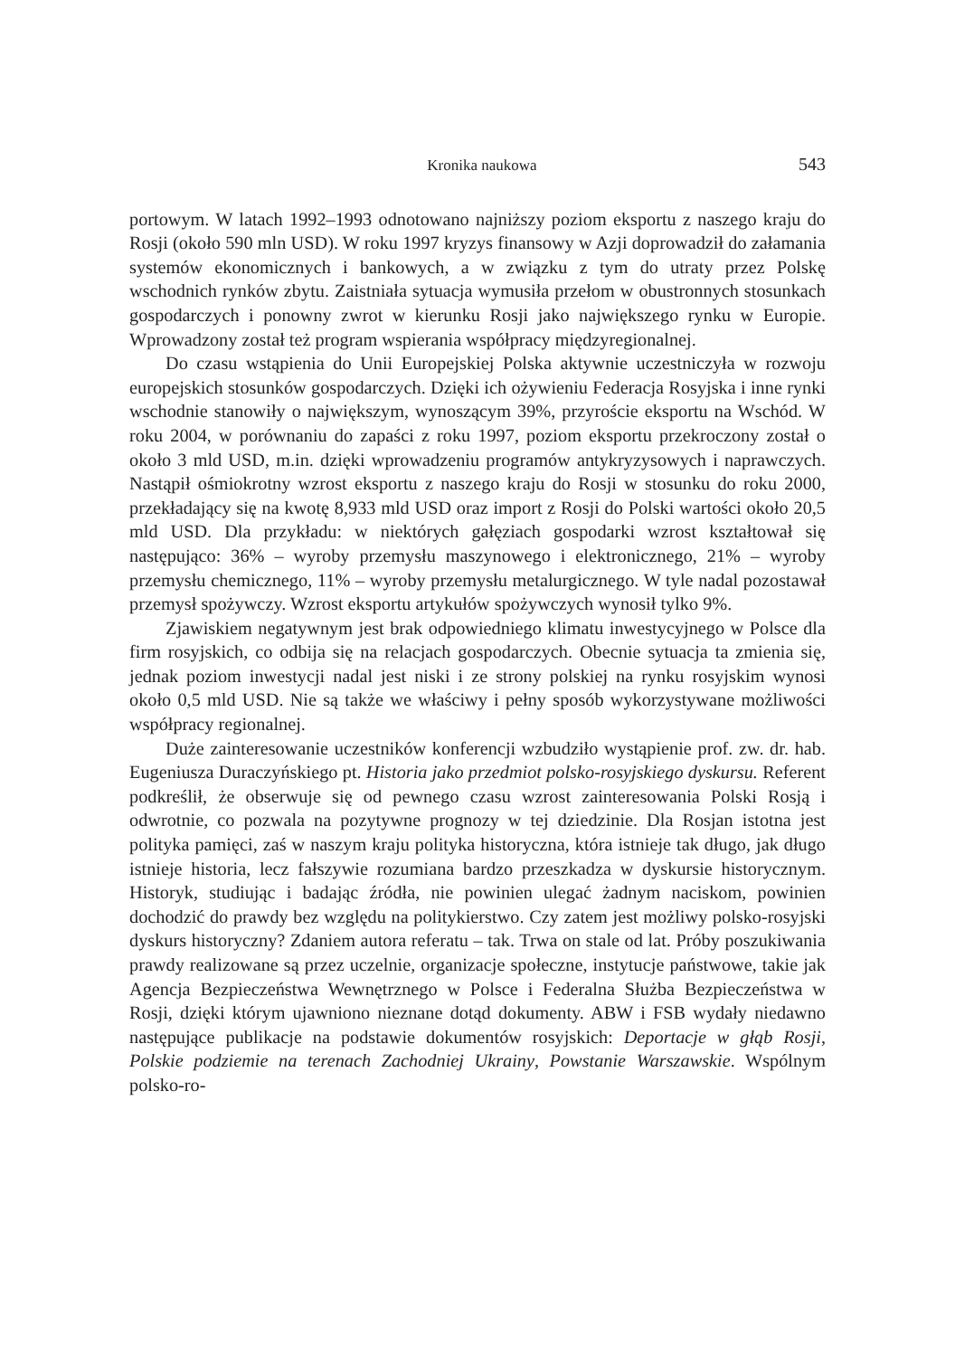Kronika naukowa 543
portowym. W latach 1992–1993 odnotowano najniższy poziom eksportu z naszego kraju do Rosji (około 590 mln USD). W roku 1997 kryzys finansowy w Azji doprowadził do załamania systemów ekonomicznych i bankowych, a w związku z tym do utraty przez Polskę wschodnich rynków zbytu. Zaistniała sytuacja wymusiła przełom w obustronnych stosunkach gospodarczych i ponowny zwrot w kierunku Rosji jako największego rynku w Europie. Wprowadzony został też program wspierania współpracy międzyregionalnej.
Do czasu wstąpienia do Unii Europejskiej Polska aktywnie uczestniczyła w rozwoju europejskich stosunków gospodarczych. Dzięki ich ożywieniu Federacja Rosyjska i inne rynki wschodnie stanowiły o największym, wynoszącym 39%, przyroście eksportu na Wschód. W roku 2004, w porównaniu do zapaści z roku 1997, poziom eksportu przekroczony został o około 3 mld USD, m.in. dzięki wprowadzeniu programów antykryzysowych i naprawczych. Nastąpił ośmiokrotny wzrost eksportu z naszego kraju do Rosji w stosunku do roku 2000, przekładający się na kwotę 8,933 mld USD oraz import z Rosji do Polski wartości około 20,5 mld USD. Dla przykładu: w niektórych gałęziach gospodarki wzrost kształtował się następująco: 36% – wyroby przemysłu maszynowego i elektronicznego, 21% – wyroby przemysłu chemicznego, 11% – wyroby przemysłu metalurgicznego. W tyle nadal pozostawał przemysł spożywczy. Wzrost eksportu artykułów spożywczych wynosił tylko 9%.
Zjawiskiem negatywnym jest brak odpowiedniego klimatu inwestycyjnego w Polsce dla firm rosyjskich, co odbija się na relacjach gospodarczych. Obecnie sytuacja ta zmienia się, jednak poziom inwestycji nadal jest niski i ze strony polskiej na rynku rosyjskim wynosi około 0,5 mld USD. Nie są także we właściwy i pełny sposób wykorzystywane możliwości współpracy regionalnej.
Duże zainteresowanie uczestników konferencji wzbudziło wystąpienie prof. zw. dr. hab. Eugeniusza Duraczyńskiego pt. Historia jako przedmiot polsko-rosyjskiego dyskursu. Referent podkreślił, że obserwuje się od pewnego czasu wzrost zainteresowania Polski Rosją i odwrotnie, co pozwala na pozytywne prognozy w tej dziedzinie. Dla Rosjan istotna jest polityka pamięci, zaś w naszym kraju polityka historyczna, która istnieje tak długo, jak długo istnieje historia, lecz fałszywie rozumiana bardzo przeszkadza w dyskursie historycznym. Historyk, studiując i badając źródła, nie powinien ulegać żadnym naciskom, powinien dochodzić do prawdy bez względu na politykierstwo. Czy zatem jest możliwy polsko-rosyjski dyskurs historyczny? Zdaniem autora referatu – tak. Trwa on stale od lat. Próby poszukiwania prawdy realizowane są przez uczelnie, organizacje społeczne, instytucje państwowe, takie jak Agencja Bezpieczeństwa Wewnętrznego w Polsce i Federalna Służba Bezpieczeństwa w Rosji, dzięki którym ujawniono nieznane dotąd dokumenty. ABW i FSB wydały niedawno następujące publikacje na podstawie dokumentów rosyjskich: Deportacje w głąb Rosji, Polskie podziemie na terenach Zachodniej Ukrainy, Powstanie Warszawskie. Wspólnym polsko-ro-